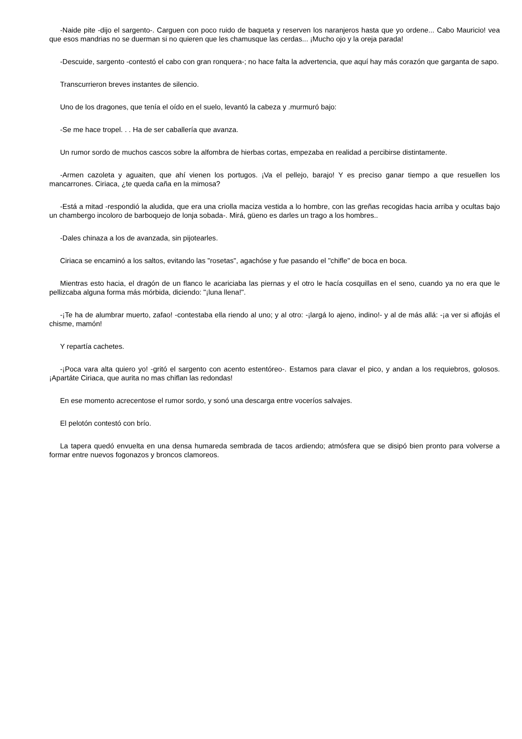-Naide pite -dijo el sargento-. Carguen con poco ruido de baqueta y reserven los naranjeros hasta que yo ordene... Cabo Mauricio! vea que esos mandrias no se duerman si no quieren que les chamusque las cerdas... ¡Mucho ojo y la oreja parada!
-Descuide, sargento -contestó el cabo con gran ronquera-; no hace falta la advertencia, que aquí hay más corazón que garganta de sapo.
Transcurrieron breves instantes de silencio.
Uno de los dragones, que tenía el oído en el suelo, levantó la cabeza y .murmuró bajo:
-Se me hace tropel. . . Ha de ser caballería que avanza.
Un rumor sordo de muchos cascos sobre la alfombra de hierbas cortas, empezaba en realidad a percibirse distintamente.
-Armen cazoleta y aguaiten, que ahí vienen los portugos. ¡Va el pellejo, barajo! Y es preciso ganar tiempo a que resuellen los mancarrones. Ciriaca, ¿te queda caña en la mimosa?
-Está a mitad -respondió la aludida, que era una criolla maciza vestida a lo hombre, con las greñas recogidas hacia arriba y ocultas bajo un chambergo incoloro de barboquejo de lonja sobada-. Mirá, güeno es darles un trago a los hombres..
-Dales chinaza a los de avanzada, sin pijotearles.
Ciriaca se encaminó a los saltos, evitando las "rosetas", agachóse y fue pasando el "chifle" de boca en boca.
Mientras esto hacia, el dragón de un flanco le acariciaba las piernas y el otro le hacía cosquillas en el seno, cuando ya no era que le pellizcaba alguna forma más mórbida, diciendo: "¡luna llena!".
-¡Te ha de alumbrar muerto, zafao! -contestaba ella riendo al uno; y al otro: -¡largá lo ajeno, indino!- y al de más allá: -¡a ver si aflojás el chisme, mamón!
Y repartía cachetes.
-¡Poca vara alta quiero yo! -gritó el sargento con acento estentóreo-. Estamos para clavar el pico, y andan a los requiebros, golosos. ¡Apartáte Ciriaca, que aurita no mas chiflan las redondas!
En ese momento acrecentose el rumor sordo, y sonó una descarga entre voceríos salvajes.
El pelotón contestó con brío.
La tapera quedó envuelta en una densa humareda sembrada de tacos ardiendo; atmósfera que se disipó bien pronto para volverse a formar entre nuevos fogonazos y broncos clamoreos.